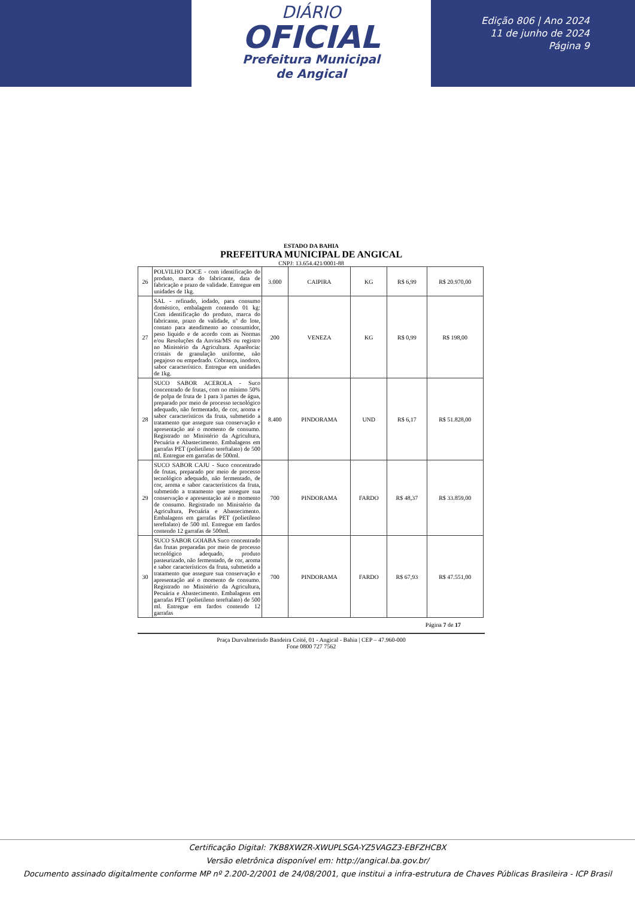DIÁRIO
OFICIAL
Prefeitura Municipal
de Angical
Edição 806 | Ano 2024
11 de junho de 2024
Página 9
ESTADO DA BAHIA
PREFEITURA MUNICIPAL DE ANGICAL
CNPJ: 13.654.421/0001-88
| 26 | POLVILHO DOCE - com identificação do produto, marca do fabricante, data de fabricação e prazo de validade. Entregue em unidades de 1kg. | 3.000 | CAIPIRA | KG | R$ 6,99 | R$ 20.970,00 |
| 27 | SAL - refinado, iodado, para consumo doméstico, embalagem contendo 01 kg: Com identificação do produto, marca do fabricante, prazo de validade, nº do lote, contato para atendimento ao consumidor, peso liquido e de acordo com as Normas e/ou Resoluções da Anvisa/MS ou registro no Ministério da Agricultura. Aparência: cristais de granulação uniforme, não pegajoso ou empedrado. Cobrança, inodoro, sabor característico. Entregue em unidades de 1kg. | 200 | VENEZA | KG | R$ 0,99 | R$ 198,00 |
| 28 | SUCO SABOR ACEROLA - Suco concentrado de frutas, com no mínimo 50% de polpa de fruta de 1 para 3 partes de água, preparado por meio de processo tecnológico adequado, não fermentado, de cor, aroma e sabor característicos da fruta, submetido a tratamento que assegure sua conservação e apresentação até o momento de consumo. Registrado no Ministério da Agricultura, Pecuária e Abastecimento. Embalagens em garrafas PET (polietileno tereftalato) de 500 ml. Entregue em garrafas de 500ml. | 8.400 | PINDORAMA | UND | R$ 6,17 | R$ 51.828,00 |
| 29 | SUCO SABOR CAJU - Suco concentrado de frutas, preparado por meio de processo tecnológico adequado, não fermentado, de cor, aroma e sabor característicos da fruta, submetido a tratamento que assegure sua conservação e apresentação até o momento de consumo. Registrado no Ministério da Agricultura, Pecuária e Abastecimento. Embalagens em garrafas PET (polietileno tereftalato) de 500 ml. Entregue em fardos contendo 12 garrafas de 500ml. | 700 | PINDORAMA | FARDO | R$ 48,37 | R$ 33.859,00 |
| 30 | SUCO SABOR GOIABA Suco concentrado das frutas preparadas por meio de processo tecnológico adequado, produto pasteurizado, não fermentado, de cor, aroma e sabor característicos da fruta, submetido a tratamento que assegure sua conservação e apresentação até o momento de consumo. Registrado no Ministério da Agricultura, Pecuária e Abastecimento. Embalagens em garrafas PET (polietileno tereftalato) de 500 ml. Entregue em fardos contendo 12 garrafas | 700 | PINDORAMA | FARDO | R$ 67,93 | R$ 47.551,00 |
Página 7 de 17
Praça Durvalmerindo Bandeira Coité, 01 - Angical - Bahia | CEP – 47.960-000
Fone 0800 727 7562
Certificação Digital: 7KB8XWZR-XWUPLSGA-YZ5VAGZ3-EBFZHCBX
Versão eletrônica disponível em: http://angical.ba.gov.br/
Documento assinado digitalmente conforme MP nº 2.200-2/2001 de 24/08/2001, que institui a infra-estrutura de Chaves Públicas Brasileira - ICP Brasil